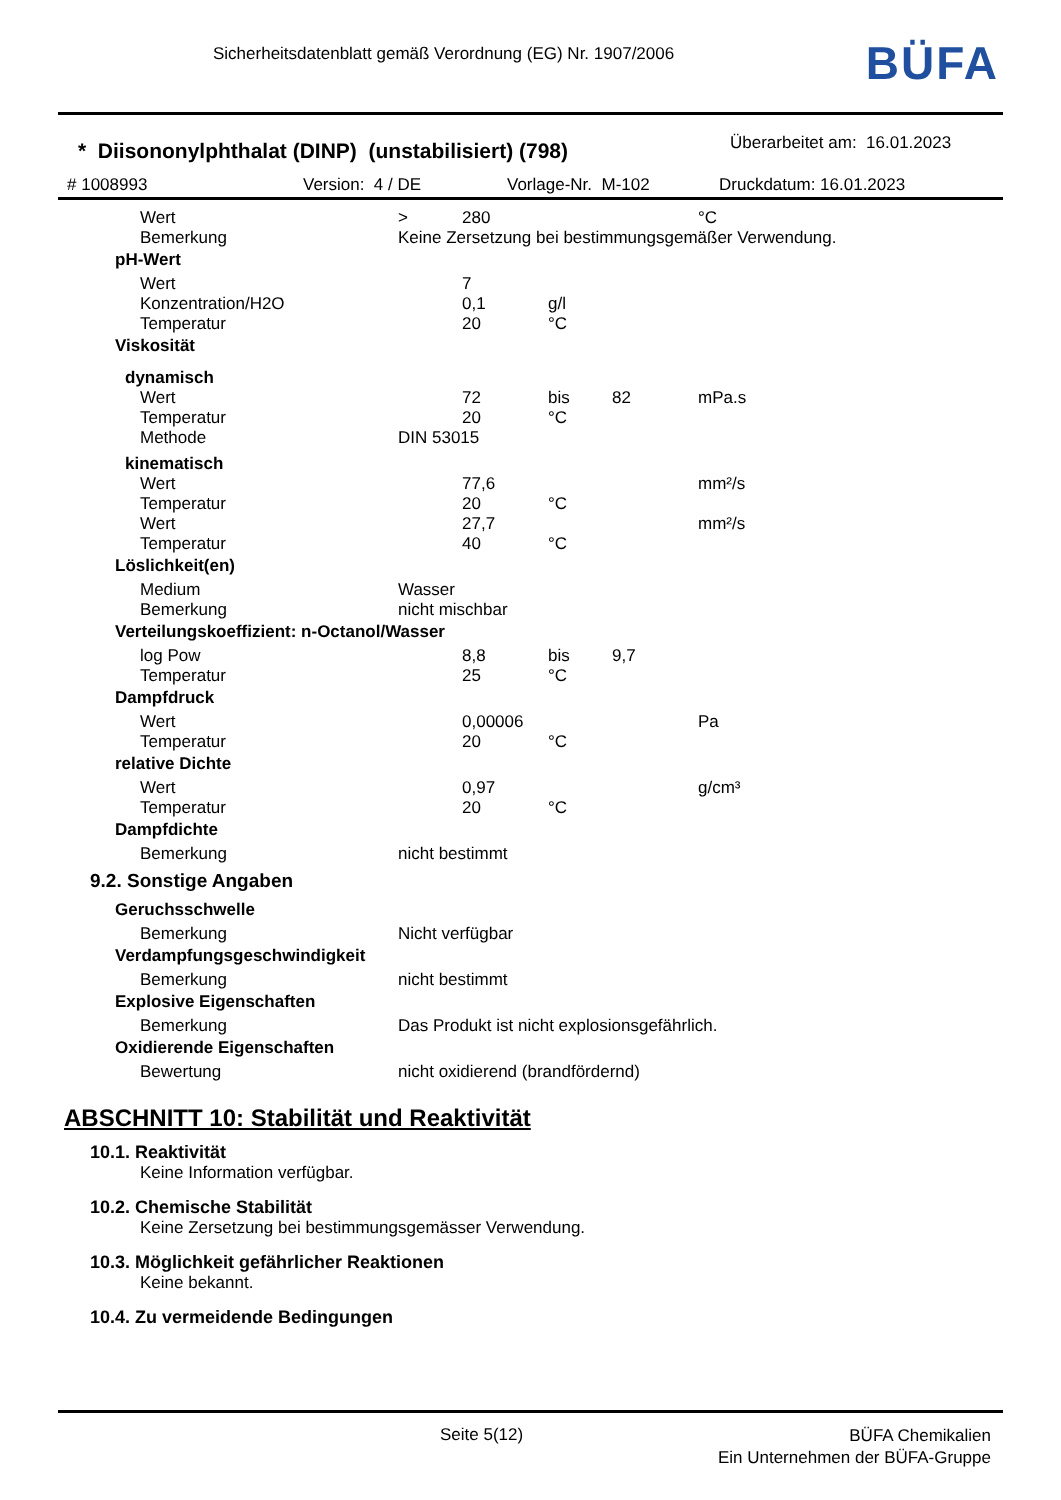Sicherheitsdatenblatt gemäß Verordnung (EG) Nr. 1907/2006
BÜFA
* Diisononylphthalat (DINP) (unstabilisiert) (798)
Überarbeitet am: 16.01.2023
# 1008993 Version: 4 / DE Vorlage-Nr. M-102 Druckdatum: 16.01.2023
| Wert | > | 280 | | | °C |
| Bemerkung | Keine Zersetzung bei bestimmungsgemäßer Verwendung. | | | | |
| pH-Wert | | | | | |
| Wert | | 7 | | | |
| Konzentration/H2O | | 0,1 | g/l | | |
| Temperatur | | 20 | °C | | |
| Viskosität | | | | | |
| dynamisch | | | | | |
| Wert | | 72 | bis | 82 | mPa.s |
| Temperatur | | 20 | °C | | |
| Methode | DIN 53015 | | | | |
| kinematisch | | | | | |
| Wert | | 77,6 | | | mm²/s |
| Temperatur | | 20 | °C | | |
| Wert | | 27,7 | | | mm²/s |
| Temperatur | | 40 | °C | | |
| Löslichkeit(en) | | | | | |
| Medium | Wasser | | | | |
| Bemerkung | nicht mischbar | | | | |
| Verteilungskoeffizient: n-Octanol/Wasser | | | | | |
| log Pow | | 8,8 | bis | 9,7 | |
| Temperatur | | 25 | °C | | |
| Dampfdruck | | | | | |
| Wert | | 0,00006 | | | Pa |
| Temperatur | | 20 | °C | | |
| relative Dichte | | | | | |
| Wert | | 0,97 | | | g/cm³ |
| Temperatur | | 20 | °C | | |
| Dampfdichte | | | | | |
| Bemerkung | nicht bestimmt | | | | |
| 9.2. Sonstige Angaben | | | | | |
| Geruchsschwelle | | | | | |
| Bemerkung | Nicht verfügbar | | | | |
| Verdampfungsgeschwindigkeit | | | | | |
| Bemerkung | nicht bestimmt | | | | |
| Explosive Eigenschaften | | | | | |
| Bemerkung | Das Produkt ist nicht explosionsgefährlich. | | | | |
| Oxidierende Eigenschaften | | | | | |
| Bewertung | nicht oxidierend (brandfördernd) | | | | |
ABSCHNITT 10: Stabilität und Reaktivität
10.1. Reaktivität
Keine Information verfügbar.
10.2. Chemische Stabilität
Keine Zersetzung bei bestimmungsgemässer Verwendung.
10.3. Möglichkeit gefährlicher Reaktionen
Keine bekannt.
10.4. Zu vermeidende Bedingungen
Seite 5(12)
BÜFA Chemikalien
Ein Unternehmen der BÜFA-Gruppe